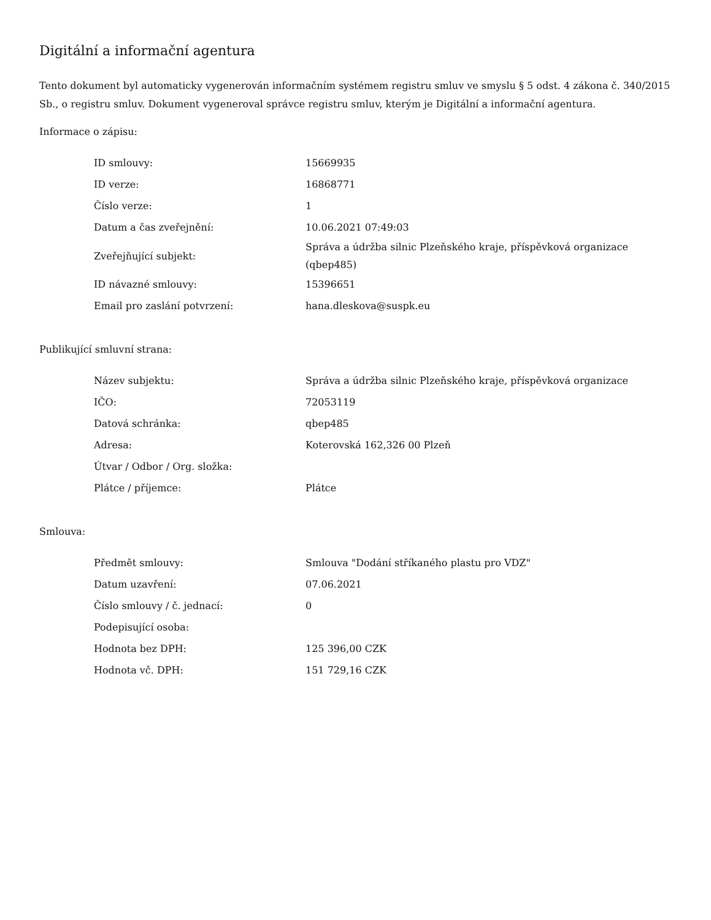Digitální a informační agentura
Tento dokument byl automaticky vygenerován informačním systémem registru smluv ve smyslu § 5 odst. 4 zákona č. 340/2015 Sb., o registru smluv. Dokument vygeneroval správce registru smluv, kterým je Digitální a informační agentura.
Informace o zápisu:
| ID smlouvy: | 15669935 |
| ID verze: | 16868771 |
| Číslo verze: | 1 |
| Datum a čas zveřejnění: | 10.06.2021 07:49:03 |
| Zveřejňující subjekt: | Správa a údržba silnic Plzeňského kraje, příspěvková organizace (qbep485) |
| ID návazné smlouvy: | 15396651 |
| Email pro zaslání potvrzení: | hana.dleskova@suspk.eu |
Publikující smluvní strana:
| Název subjektu: | Správa a údržba silnic Plzeňského kraje, příspěvková organizace |
| IČO: | 72053119 |
| Datová schránka: | qbep485 |
| Adresa: | Koterovská 162,326 00 Plzeň |
| Útvar / Odbor / Org. složka: | |
| Plátce / příjemce: | Plátce |
Smlouva:
| Předmět smlouvy: | Smlouva "Dodání stříkaného plastu pro VDZ" |
| Datum uzavření: | 07.06.2021 |
| Číslo smlouvy / č. jednací: | 0 |
| Podepisující osoba: | |
| Hodnota bez DPH: | 125 396,00 CZK |
| Hodnota vč. DPH: | 151 729,16 CZK |